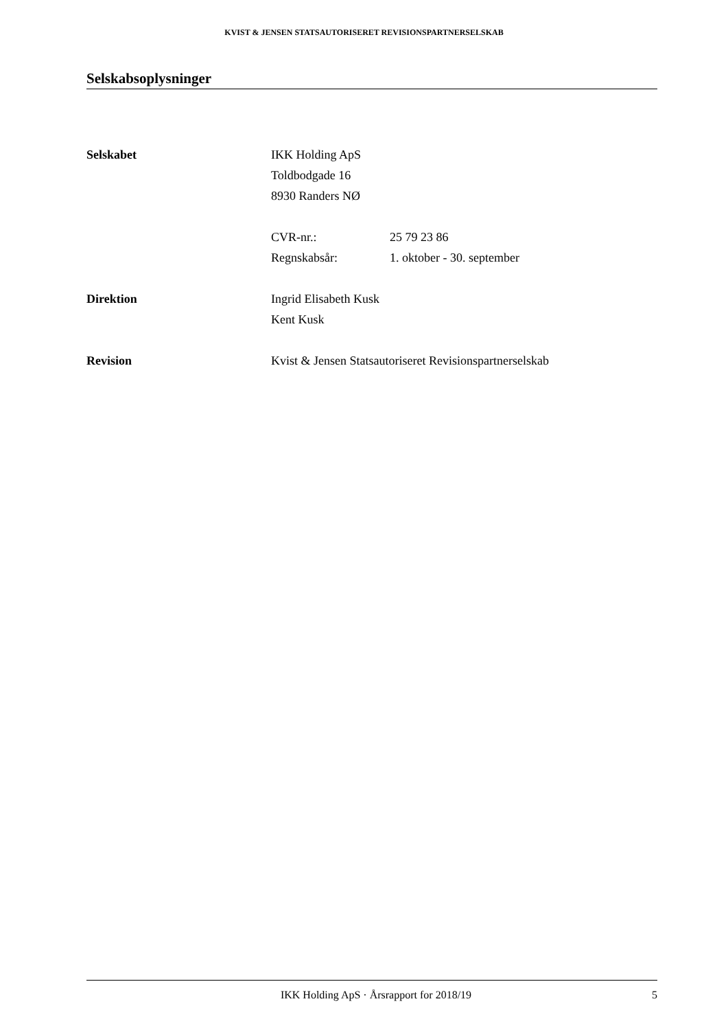KVIST & JENSEN STATSAUTORISERET REVISIONSPARTNERSELSKAB
Selskabsoplysninger
Selskabet IKK Holding ApS
Toldbodgade 16
8930 Randers NØ
CVR-nr.: 25 79 23 86
Regnskabsår: 1. oktober - 30. september
Direktion Ingrid Elisabeth Kusk
Kent Kusk
Revision Kvist & Jensen Statsautoriseret Revisionspartnerselskab
IKK Holding ApS · Årsrapport for 2018/19 5